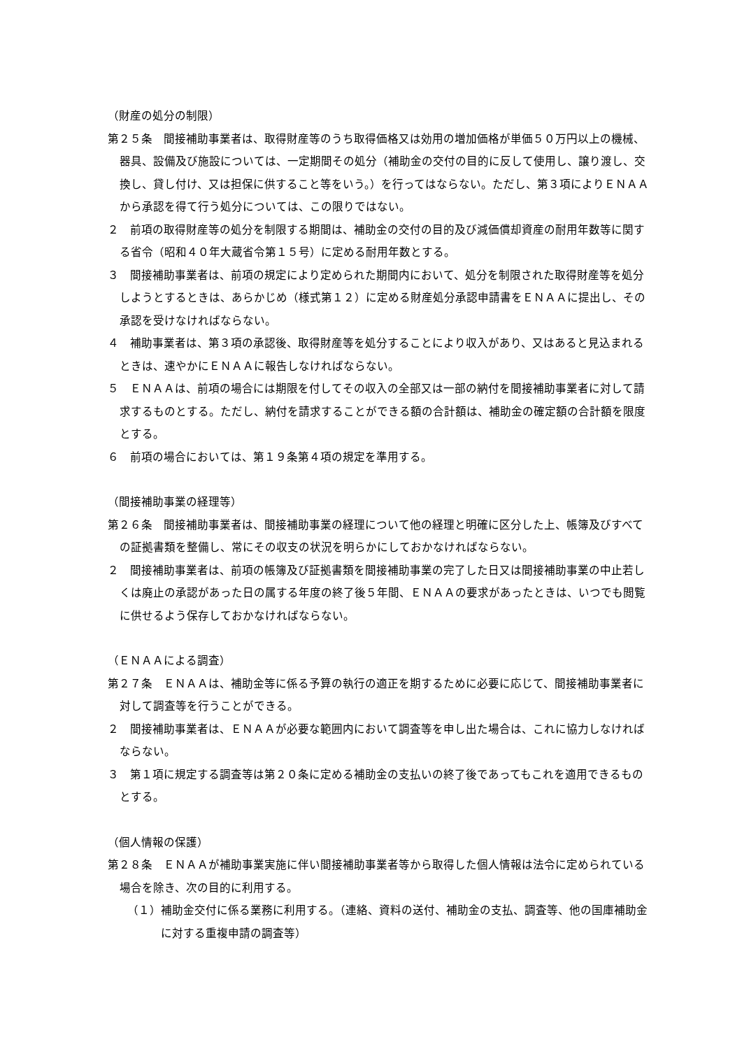（財産の処分の制限）
第２５条　間接補助事業者は、取得財産等のうち取得価格又は効用の増加価格が単価５０万円以上の機械、器具、設備及び施設については、一定期間その処分（補助金の交付の目的に反して使用し、譲り渡し、交換し、貸し付け、又は担保に供すること等をいう。）を行ってはならない。ただし、第３項によりＥＮＡＡから承認を得て行う処分については、この限りではない。
２　前項の取得財産等の処分を制限する期間は、補助金の交付の目的及び減価償却資産の耐用年数等に関する省令（昭和４０年大蔵省令第１５号）に定める耐用年数とする。
３　間接補助事業者は、前項の規定により定められた期間内において、処分を制限された取得財産等を処分しようとするときは、あらかじめ（様式第１２）に定める財産処分承認申請書をＥＮＡＡに提出し、その承認を受けなければならない。
４　補助事業者は、第３項の承認後、取得財産等を処分することにより収入があり、又はあると見込まれるときは、速やかにＥＮＡＡに報告しなければならない。
５　ＥＮＡＡは、前項の場合には期限を付してその収入の全部又は一部の納付を間接補助事業者に対して請求するものとする。ただし、納付を請求することができる額の合計額は、補助金の確定額の合計額を限度とする。
６　前項の場合においては、第１９条第４項の規定を準用する。
（間接補助事業の経理等）
第２６条　間接補助事業者は、間接補助事業の経理について他の経理と明確に区分した上、帳簿及びすべての証拠書類を整備し、常にその収支の状況を明らかにしておかなければならない。
２　間接補助事業者は、前項の帳簿及び証拠書類を間接補助事業の完了した日又は間接補助事業の中止若しくは廃止の承認があった日の属する年度の終了後５年間、ＥＮＡＡの要求があったときは、いつでも閲覧に供せるよう保存しておかなければならない。
（ＥＮＡＡによる調査）
第２７条　ＥＮＡＡは、補助金等に係る予算の執行の適正を期するために必要に応じて、間接補助事業者に対して調査等を行うことができる。
２　間接補助事業者は、ＥＮＡＡが必要な範囲内において調査等を申し出た場合は、これに協力しなければならない。
３　第１項に規定する調査等は第２０条に定める補助金の支払いの終了後であってもこれを適用できるものとする。
（個人情報の保護）
第２８条　ＥＮＡＡが補助事業実施に伴い間接補助事業者等から取得した個人情報は法令に定められている場合を除き、次の目的に利用する。
（１）補助金交付に係る業務に利用する。（連絡、資料の送付、補助金の支払、調査等、他の国庫補助金に対する重複申請の調査等）